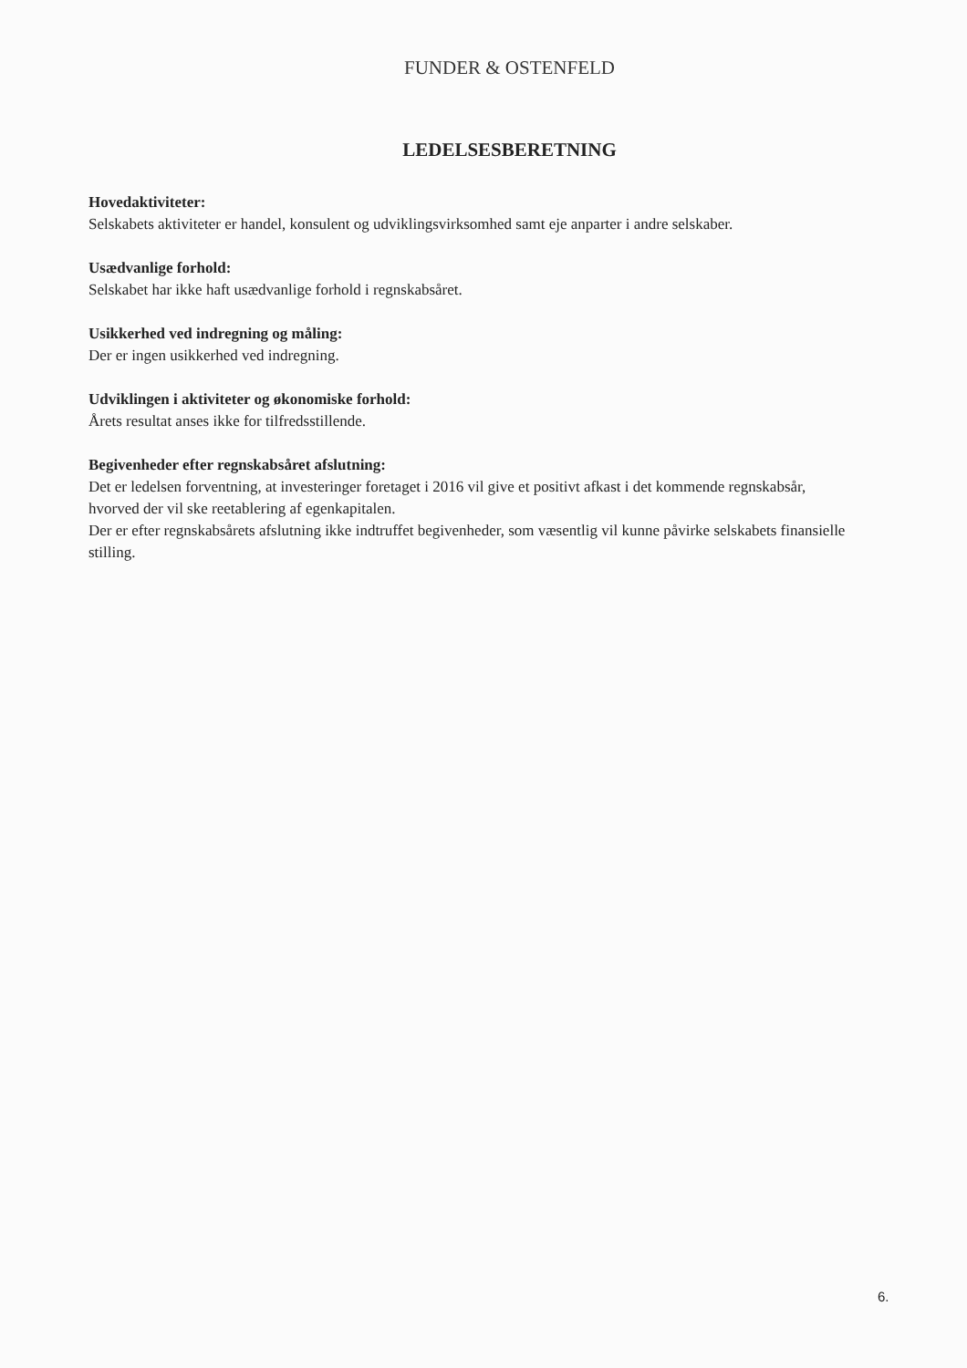FUNDER & OSTENFELD
LEDELSESBERETNING
Hovedaktiviteter:
Selskabets aktiviteter er handel, konsulent og udviklingsvirksomhed samt eje anparter i andre selskaber.
Usædvanlige forhold:
Selskabet har ikke haft usædvanlige forhold i regnskabsåret.
Usikkerhed ved indregning og måling:
Der er ingen usikkerhed ved indregning.
Udviklingen i aktiviteter og økonomiske forhold:
Årets resultat anses ikke for tilfredsstillende.
Begivenheder efter regnskabsåret afslutning:
Det er ledelsen forventning, at investeringer foretaget i 2016 vil give et positivt afkast i det kommende regnskabsår, hvorved der vil ske reetablering af egenkapitalen.
Der er efter regnskabsårets afslutning ikke indtruffet begivenheder, som væsentlig vil kunne påvirke selskabets finansielle stilling.
6.